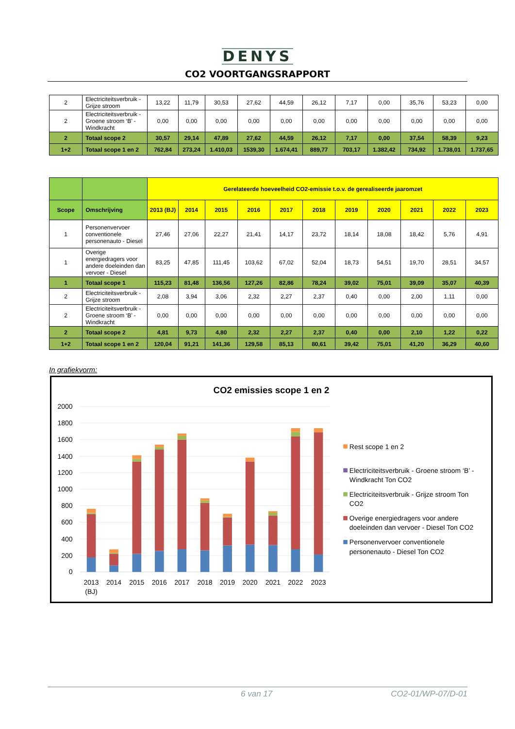DENYS
CO2 VOORTGANGSRAPPORT
| 2 | Electriciteitsverbruik - Grijze stroom | 13,22 | 11,79 | 30,53 | 27,62 | 44,59 | 26,12 | 7,17 | 0,00 | 35,76 | 53,23 | 0,00 |
| 2 | Electriciteitsverbruik - Groene stroom ‘B’ - Windkracht | 0,00 | 0,00 | 0,00 | 0,00 | 0,00 | 0,00 | 0,00 | 0,00 | 0,00 | 0,00 | 0,00 |
| 2 | Totaal scope 2 | 30,57 | 29,14 | 47,89 | 27,62 | 44,59 | 26,12 | 7,17 | 0,00 | 37,54 | 58,39 | 9,23 |
| 1+2 | Totaal scope 1 en 2 | 762,84 | 273,24 | 1.410,03 | 1539,30 | 1.674,41 | 889,77 | 703,17 | 1.382,42 | 734,92 | 1.738,01 | 1.737,65 |
| | | Gerelateerde hoeveelheid CO2-emissie t.o.v. de gerealiseerde jaaromzet | | | | | | | | | | |
| --- | --- | --- | --- | --- | --- | --- | --- | --- | --- | --- | --- | --- |
| Scope | Omschrijving | 2013 (BJ) | 2014 | 2015 | 2016 | 2017 | 2018 | 2019 | 2020 | 2021 | 2022 | 2023 |
| 1 | Personenvervoer conventionele personenauto - Diesel | 27,46 | 27,06 | 22,27 | 21,41 | 14,17 | 23,72 | 18,14 | 18,08 | 18,42 | 5,76 | 4,91 |
| 1 | Overige energiedragers voor andere doeleinden dan vervoer - Diesel | 83,25 | 47,85 | 111,45 | 103,62 | 67,02 | 52,04 | 18,73 | 54,51 | 19,70 | 28,51 | 34,57 |
| 1 | Totaal scope 1 | 115,23 | 81,48 | 136,56 | 127,26 | 82,86 | 78,24 | 39,02 | 75,01 | 39,09 | 35,07 | 40,39 |
| 2 | Electriciteitsverbruik - Grijze stroom | 2,08 | 3,94 | 3,06 | 2,32 | 2,27 | 2,37 | 0,40 | 0,00 | 2,00 | 1,11 | 0,00 |
| 2 | Electriciteitsverbruik - Groene stroom ‘B’ - Windkracht | 0,00 | 0,00 | 0,00 | 0,00 | 0,00 | 0,00 | 0,00 | 0,00 | 0,00 | 0,00 | 0,00 |
| 2 | Totaal scope 2 | 4,81 | 9,73 | 4,80 | 2,32 | 2,27 | 2,37 | 0,40 | 0,00 | 2,10 | 1,22 | 0,22 |
| 1+2 | Totaal scope 1 en 2 | 120,04 | 91,21 | 141,36 | 129,58 | 85,13 | 80,61 | 39,42 | 75,01 | 41,20 | 36,29 | 40,60 |
In grafiekvorm:
CO2 emissies scope 1 en 2
2000
1800
1600
1400
1200
1000
800
600
400
200
0
2013
(BJ)
2014
2015
2016
2017
2018
2019
2020
2021
2022
2023
Rest scope 1 en 2
Electriciteitsverbruik - Groene stroom ‘B’ -
Windkracht Ton CO2
Electriciteitsverbruik - Grijze stroom Ton
CO2
Overige energiedragers voor andere
doeleinden dan vervoer - Diesel Ton CO2
Personenvervoer conventionele
personenauto - Diesel Ton CO2
6 van 17 CO2-01/WP-07/D-01